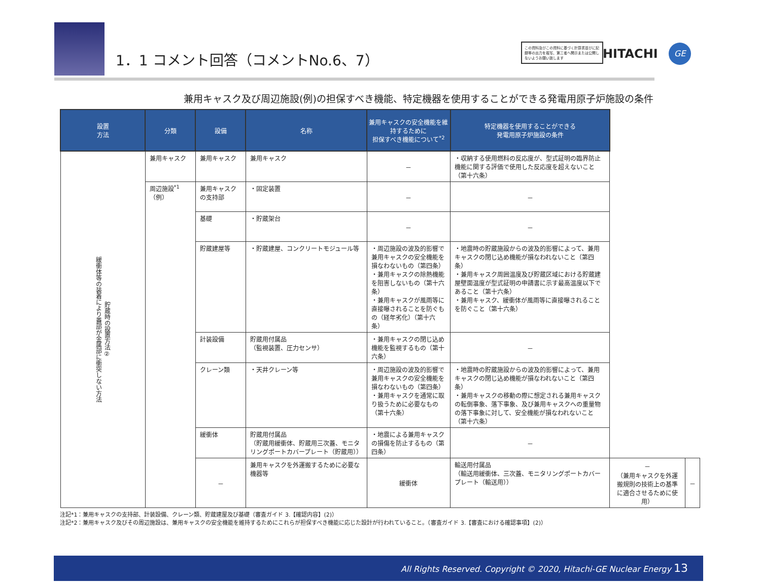1．1 コメント回答（コメントNo.6、7）
この資料及びこの資料に基づく計算書並びに記録等の出力を複写、第三者へ開示または公開しないようお願い致します
HITACHI GE
兼用キャスク及び周辺施設(例)の担保すべき機能、特定機器を使用することができる発電用原子炉施設の条件
| 設置 方法 | 分類 | 設備 | 名称 | 兼用キャスクの安全機能を維持するために 担保すべき機能について<sup>*2</sup> | 特定機器を使用することができる 発電用原子炉施設の条件 | | |
| --- | --- | --- | --- | --- | --- | --- | --- |
| 貯蔵時の設置方法② 緩衝体等の装着により蓋部が金属部に衝突しない方法 | 兼用キャスク | 兼用キャスク | 兼用キャスク | － | ・収納する使用燃料の反応度が、型式証明の臨界防止機能に関する評価で使用した反応度を超えないこと（第十六条） | | |
| | 周辺施設<sup>*1</sup> （例） | 兼用キャスクの支持部 | ・固定装置 | － | － | | |
| | | 基礎 | ・貯蔵架台 | － | － | | |
| | | 貯蔵建屋等 | ・貯蔵建屋、コンクリートモジュール等 | ・周辺施設の波及的影響で兼用キャスクの安全機能を損なわないもの（第四条） ・兼用キャスクの除熱機能を阻害しないもの（第十六条） ・兼用キャスクが風雨等に直接曝されることを防ぐもの（経年劣化）（第十六条） | ・地震時の貯蔵施設からの波及的影響によって、兼用キャスクの閉じ込め機能が損なわれないこと（第四条） ・兼用キャスク周囲温度及び貯蔵区域における貯蔵建屋壁面温度が型式証明の申請書に示す最高温度以下であること（第十六条） ・兼用キャスク、緩衝体が風雨等に直接曝されることを防ぐこと（第十六条） | | |
| | | 計装設備 | 貯蔵用付属品 （監視装置、圧力センサ） | ・兼用キャスクの閉じ込め機能を監視するもの（第十六条） | － | | |
| | | クレーン類 | ・天井クレーン等 | ・周辺施設の波及的影響で兼用キャスクの安全機能を損なわないもの（第四条） ・兼用キャスクを通常に取り扱うために必要なもの（第十六条） | ・地震時の貯蔵施設からの波及的影響によって、兼用キャスクの閉じ込め機能が損なわれないこと（第四条） ・兼用キャスクの移動の際に想定される兼用キャスクの転倒事象、落下事象、及び兼用キャスクへの重量物の落下事象に対して、安全機能が損なわれないこと（第十六条） | | |
| | | 緩衝体 | 貯蔵用付属品 （貯蔵用緩衝体、貯蔵用三次蓋、モニタリングポートカバープレート（貯蔵用）） | ・地震による兼用キャスクの損傷を防止するもの（第四条） | － | | |
| | | － | 兼用キャスクを外運搬するために必要な機器等 | 緩衝体 | 輸送用付属品 （輸送用緩衝体、三次蓋、モニタリングポートカバープレート（輸送用）） | － （兼用キャスクを外運搬規則の技術上の基準に適合させるために使用） | － |
注記*1：兼用キャスクの支持部、計装設備、クレーン類、貯蔵建屋及び基礎（審査ガイド 3.【確認内容】(2)）
注記*2：兼用キャスク及びその周辺施設は、兼用キャスクの安全機能を維持するためにこれらが担保すべき機能に応じた設計が行われていること。（審査ガイド 3.【審査における確認事項】(2)）
All Rights Reserved. Copyright © 2020, Hitachi-GE Nuclear Energy 13